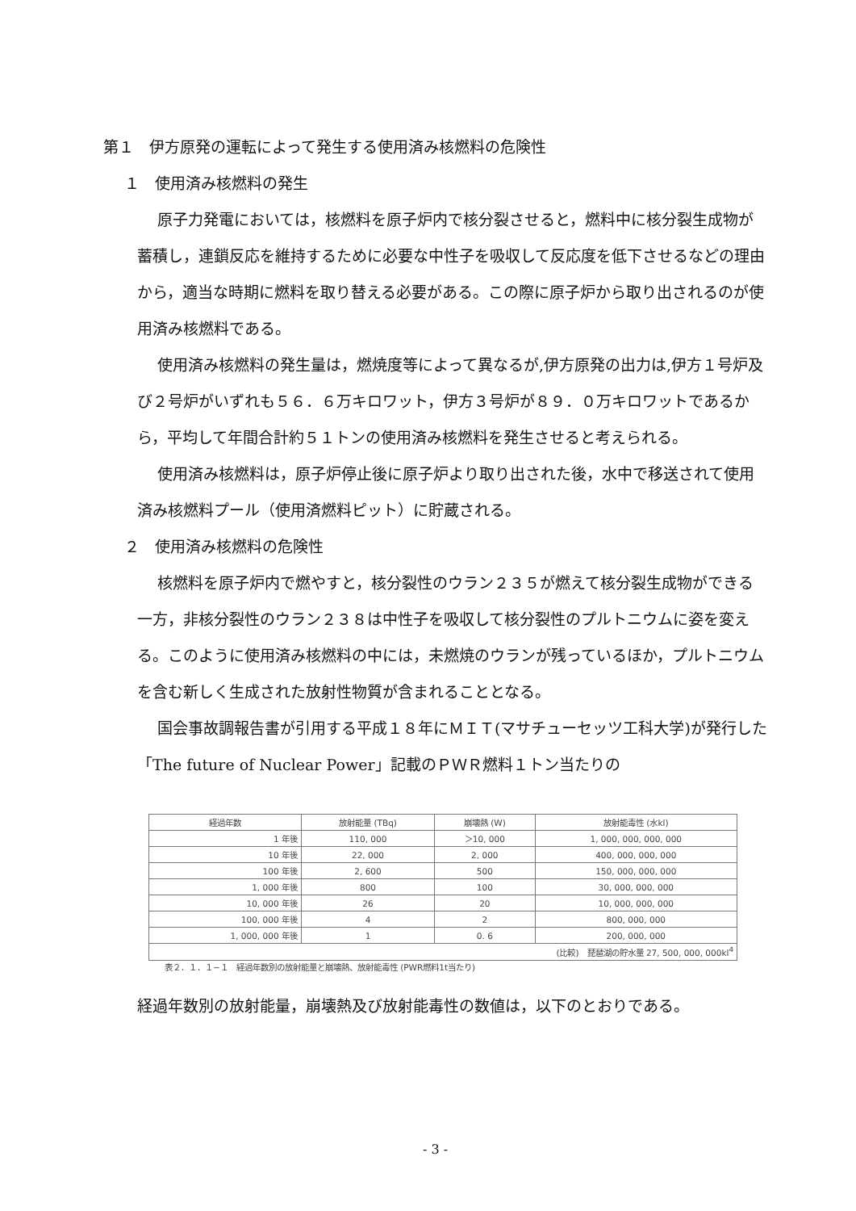第１　伊方原発の運転によって発生する使用済み核燃料の危険性
１　使用済み核燃料の発生
原子力発電においては，核燃料を原子炉内で核分裂させると，燃料中に核分裂生成物が蓄積し，連鎖反応を維持するために必要な中性子を吸収して反応度を低下させるなどの理由から，適当な時期に燃料を取り替える必要がある。この際に原子炉から取り出されるのが使用済み核燃料である。
使用済み核燃料の発生量は，燃焼度等によって異なるが,伊方原発の出力は,伊方１号炉及び２号炉がいずれも５６．６万キロワット，伊方３号炉が８９．０万キロワットであるから，平均して年間合計約５１トンの使用済み核燃料を発生させると考えられる。
使用済み核燃料は，原子炉停止後に原子炉より取り出された後，水中で移送されて使用済み核燃料プール（使用済燃料ピット）に貯蔵される。
２　使用済み核燃料の危険性
核燃料を原子炉内で燃やすと，核分裂性のウラン２３５が燃えて核分裂生成物ができる一方，非核分裂性のウラン２３８は中性子を吸収して核分裂性のプルトニウムに姿を変える。このように使用済み核燃料の中には，未燃焼のウランが残っているほか，プルトニウムを含む新しく生成された放射性物質が含まれることとなる。
国会事故調報告書が引用する平成１８年にＭＩＴ(マサチューセッツ工科大学)が発行した「The future of Nuclear Power」記載のＰＷＲ燃料１トン当たりの
| 経過年数 | 放射能量 (TBq) | 崩壊熱 (W) | 放射能毒性 (水kl) |
| --- | --- | --- | --- |
| 1 年後 | 110, 000 | ＞10, 000 | 1, 000, 000, 000, 000 |
| 10 年後 | 22, 000 | 2, 000 | 400, 000, 000, 000 |
| 100 年後 | 2, 600 | 500 | 150, 000, 000, 000 |
| 1, 000 年後 | 800 | 100 | 30, 000, 000, 000 |
| 10, 000 年後 | 26 | 20 | 10, 000, 000, 000 |
| 100, 000 年後 | 4 | 2 | 800, 000, 000 |
| 1, 000, 000 年後 | 1 | 0. 6 | 200, 000, 000 |
| (比較) 琵琶湖の貯水量 27, 500, 000, 000kl<sup>4</sup> | | | |
表２．１．１−１　経過年数別の放射能量と崩壊熱、放射能毒性 (PWR燃料1t当たり)
経過年数別の放射能量，崩壊熱及び放射能毒性の数値は，以下のとおりである。
- 3 -